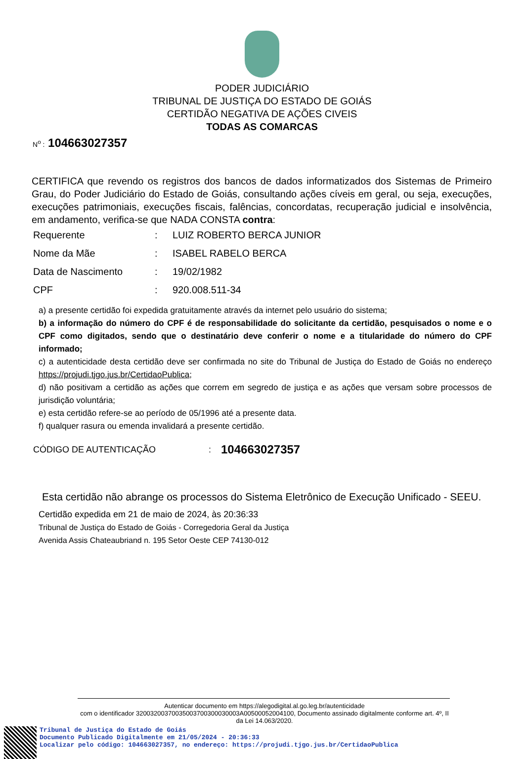PODER JUDICIÁRIO
TRIBUNAL DE JUSTIÇA DO ESTADO DE GOIÁS
CERTIDÃO NEGATIVA DE AÇÕES CIVEIS
TODAS AS COMARCAS
N<sup>o</sup> : 104663027357
CERTIFICA que revendo os registros dos bancos de dados informatizados dos Sistemas de Primeiro Grau, do Poder Judiciário do Estado de Goiás, consultando ações cíveis em geral, ou seja, execuções, execuções patrimoniais, execuções fiscais, falências, concordatas, recuperação judicial e insolvência, em andamento, verifica-se que NADA CONSTA contra:
| Requerente | : | LUIZ ROBERTO BERCA JUNIOR |
| Nome da Mãe | : | ISABEL RABELO BERCA |
| Data de Nascimento | : | 19/02/1982 |
| CPF | : | 920.008.511-34 |
a) a presente certidão foi expedida gratuitamente através da internet pelo usuário do sistema;
b) a informação do número do CPF é de responsabilidade do solicitante da certidão, pesquisados o nome e o CPF como digitados, sendo que o destinatário deve conferir o nome e a titularidade do número do CPF informado;
c) a autenticidade desta certidão deve ser confirmada no site do Tribunal de Justiça do Estado de Goiás no endereço https://projudi.tjgo.jus.br/CertidaoPublica;
d) não positivam a certidão as ações que correm em segredo de justiça e as ações que versam sobre processos de jurisdição voluntária;
e) esta certidão refere-se ao período de 05/1996 até a presente data.
f) qualquer rasura ou emenda invalidará a presente certidão.
CÓDIGO DE AUTENTICAÇÃO: 104663027357
Esta certidão não abrange os processos do Sistema Eletrônico de Execução Unificado - SEEU.
Certidão expedida em 21 de maio de 2024, às 20:36:33
Tribunal de Justiça do Estado de Goiás - Corregedoria Geral da Justiça
Avenida Assis Chateaubriand n. 195 Setor Oeste CEP 74130-012
Autenticar documento em https://alegodigital.al.go.leg.br/autenticidade
com o identificador 32003200370035003700300030003A00500052004100, Documento assinado digitalmente conforme art. 4º, II da Lei 14.063/2020.
Tribunal de Justiça do Estado de Goiás
Documento Publicado Digitalmente em 21/05/2024 - 20:36:33
Localizar pelo código: 104663027357, no endereço: https://projudi.tjgo.jus.br/CertidaoPublica